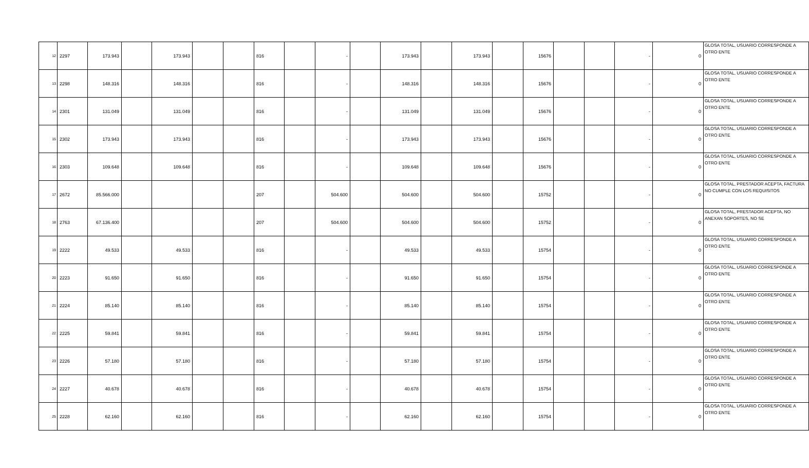| 12 | 2297 | 173.943 | | 173.943 | | | 816 | | - | | 173.943 | | 173.943 | | 15676 | | | - | 0 | GLOSA TOTAL, USUARIO CORRESPONDE A OTRO ENTE |
| 13 | 2298 | 148.316 | | 148.316 | | | 816 | | - | | 148.316 | | 148.316 | | 15676 | | | - | 0 | GLOSA TOTAL, USUARIO CORRESPONDE A OTRO ENTE |
| 14 | 2301 | 131.049 | | 131.049 | | | 816 | | - | | 131.049 | | 131.049 | | 15676 | | | - | 0 | GLOSA TOTAL, USUARIO CORRESPONDE A OTRO ENTE |
| 15 | 2302 | 173.943 | | 173.943 | | | 816 | | - | | 173.943 | | 173.943 | | 15676 | | | - | 0 | GLOSA TOTAL, USUARIO CORRESPONDE A OTRO ENTE |
| 16 | 2303 | 109.648 | | 109.648 | | | 816 | | - | | 109.648 | | 109.648 | | 15676 | | | - | 0 | GLOSA TOTAL, USUARIO CORRESPONDE A OTRO ENTE |
| 17 | 2672 | 85.566.000 | | | | | 207 | | 504.600 | | 504.600 | | 504.600 | | 15752 | | | - | 0 | GLOSA TOTAL, PRESTADOR ACEPTA, FACTURA NO CUMPLE CON LOS REQUISITOS |
| 18 | 2763 | 67.136.400 | | | | | 207 | | 504.600 | | 504.600 | | 504.600 | | 15752 | | | - | 0 | GLOSA TOTAL, PRESTADOR ACEPTA, NO ANEXAN SOPORTES, NO SE |
| 19 | 2222 | 49.533 | | 49.533 | | | 816 | | - | | 49.533 | | 49.533 | | 15754 | | | - | 0 | GLOSA TOTAL, USUARIO CORRESPONDE A OTRO ENTE |
| 20 | 2223 | 91.650 | | 91.650 | | | 816 | | - | | 91.650 | | 91.650 | | 15754 | | | - | 0 | GLOSA TOTAL, USUARIO CORRESPONDE A OTRO ENTE |
| 21 | 2224 | 85.140 | | 85.140 | | | 816 | | - | | 85.140 | | 85.140 | | 15754 | | | - | 0 | GLOSA TOTAL, USUARIO CORRESPONDE A OTRO ENTE |
| 22 | 2225 | 59.841 | | 59.841 | | | 816 | | - | | 59.841 | | 59.841 | | 15754 | | | - | 0 | GLOSA TOTAL, USUARIO CORRESPONDE A OTRO ENTE |
| 23 | 2226 | 57.180 | | 57.180 | | | 816 | | - | | 57.180 | | 57.180 | | 15754 | | | - | 0 | GLOSA TOTAL, USUARIO CORRESPONDE A OTRO ENTE |
| 24 | 2227 | 40.678 | | 40.678 | | | 816 | | - | | 40.678 | | 40.678 | | 15754 | | | - | 0 | GLOSA TOTAL, USUARIO CORRESPONDE A OTRO ENTE |
| 25 | 2228 | 62.160 | | 62.160 | | | 816 | | - | | 62.160 | | 62.160 | | 15754 | | | - | 0 | GLOSA TOTAL, USUARIO CORRESPONDE A OTRO ENTE |